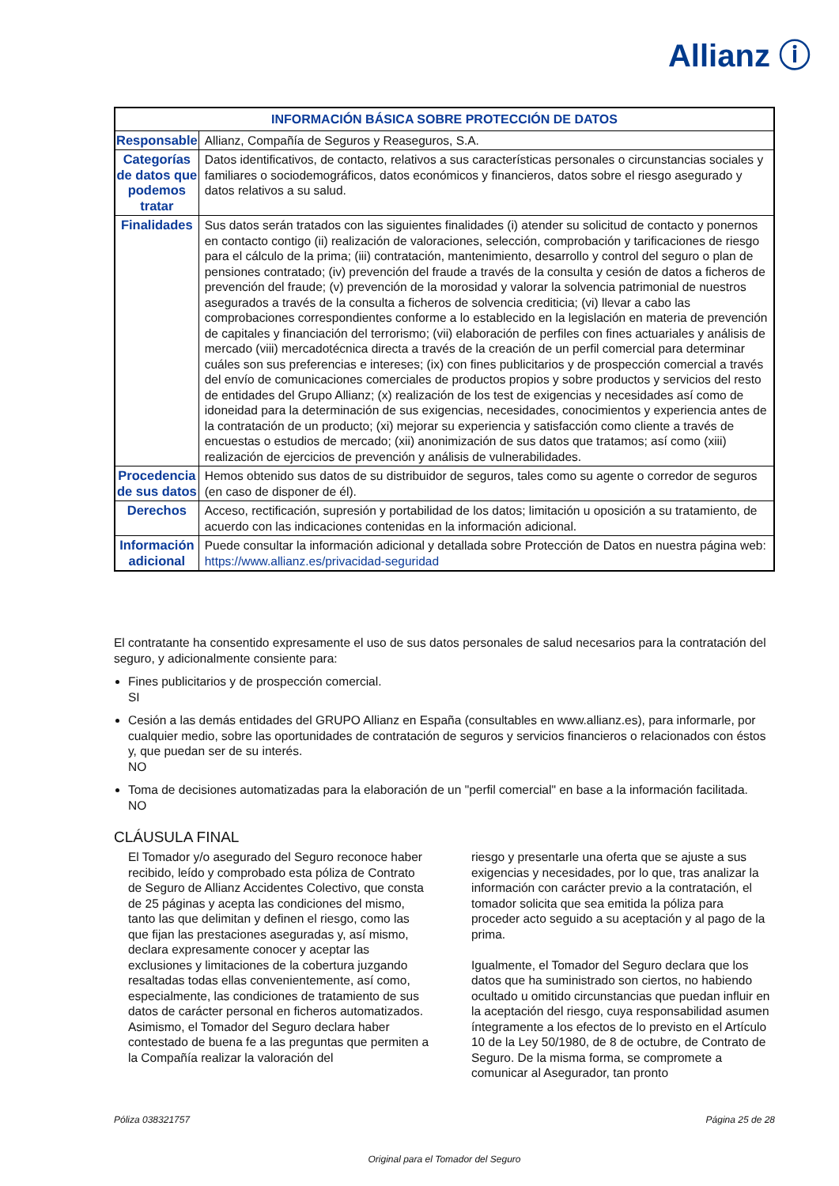Allianz ⓘ
| INFORMACIÓN BÁSICA SOBRE PROTECCIÓN DE DATOS | |
| --- | --- |
| Responsable | Allianz, Compañía de Seguros y Reaseguros, S.A. |
| Categorías de datos que podemos tratar | Datos identificativos, de contacto, relativos a sus características personales o circunstancias sociales y familiares o sociodemográficos, datos económicos y financieros, datos sobre el riesgo asegurado y datos relativos a su salud. |
| Finalidades | Sus datos serán tratados con las siguientes finalidades (i) atender su solicitud de contacto y ponernos en contacto contigo (ii) realización de valoraciones, selección, comprobación y tarificaciones de riesgo para el cálculo de la prima; (iii) contratación, mantenimiento, desarrollo y control del seguro o plan de pensiones contratado; (iv) prevención del fraude a través de la consulta y cesión de datos a ficheros de prevención del fraude; (v) prevención de la morosidad y valorar la solvencia patrimonial de nuestros asegurados a través de la consulta a ficheros de solvencia crediticia; (vi) llevar a cabo las comprobaciones correspondientes conforme a lo establecido en la legislación en materia de prevención de capitales y financiación del terrorismo; (vii) elaboración de perfiles con fines actuariales y análisis de mercado (viii) mercadotécnica directa a través de la creación de un perfil comercial para determinar cuáles son sus preferencias e intereses; (ix) con fines publicitarios y de prospección comercial a través del envío de comunicaciones comerciales de productos propios y sobre productos y servicios del resto de entidades del Grupo Allianz; (x) realización de los test de exigencias y necesidades así como de idoneidad para la determinación de sus exigencias, necesidades, conocimientos y experiencia antes de la contratación de un producto; (xi) mejorar su experiencia y satisfacción como cliente a través de encuestas o estudios de mercado; (xii) anonimización de sus datos que tratamos; así como (xiii) realización de ejercicios de prevención y análisis de vulnerabilidades. |
| Procedencia de sus datos | Hemos obtenido sus datos de su distribuidor de seguros, tales como su agente o corredor de seguros (en caso de disponer de él). |
| Derechos | Acceso, rectificación, supresión y portabilidad de los datos; limitación u oposición a su tratamiento, de acuerdo con las indicaciones contenidas en la información adicional. |
| Información adicional | Puede consultar la información adicional y detallada sobre Protección de Datos en nuestra página web: https://www.allianz.es/privacidad-seguridad |
El contratante ha consentido expresamente el uso de sus datos personales de salud necesarios para la contratación del seguro, y adicionalmente consiente para:
Fines publicitarios y de prospección comercial.
SI
Cesión a las demás entidades del GRUPO Allianz en España (consultables en www.allianz.es), para informarle, por cualquier medio, sobre las oportunidades de contratación de seguros y servicios financieros o relacionados con éstos y, que puedan ser de su interés.
NO
Toma de decisiones automatizadas para la elaboración de un "perfil comercial" en base a la información facilitada.
NO
CLÁUSULA FINAL
El Tomador y/o asegurado del Seguro reconoce haber recibido, leído y comprobado esta póliza de Contrato de Seguro de Allianz Accidentes Colectivo, que consta de 25 páginas y acepta las condiciones del mismo, tanto las que delimitan y definen el riesgo, como las que fijan las prestaciones aseguradas y, así mismo, declara expresamente conocer y aceptar las exclusiones y limitaciones de la cobertura juzgando resaltadas todas ellas convenientemente, así como, especialmente, las condiciones de tratamiento de sus datos de carácter personal en ficheros automatizados. Asimismo, el Tomador del Seguro declara haber contestado de buena fe a las preguntas que permiten a la Compañía realizar la valoración del
riesgo y presentarle una oferta que se ajuste a sus exigencias y necesidades, por lo que, tras analizar la información con carácter previo a la contratación, el tomador solicita que sea emitida la póliza para proceder acto seguido a su aceptación y al pago de la prima.
Igualmente, el Tomador del Seguro declara que los datos que ha suministrado son ciertos, no habiendo ocultado u omitido circunstancias que puedan influir en la aceptación del riesgo, cuya responsabilidad asumen íntegramente a los efectos de lo previsto en el Artículo 10 de la Ley 50/1980, de 8 de octubre, de Contrato de Seguro. De la misma forma, se compromete a comunicar al Asegurador, tan pronto
Póliza 038321757 Página 25 de 28
Original para el Tomador del Seguro